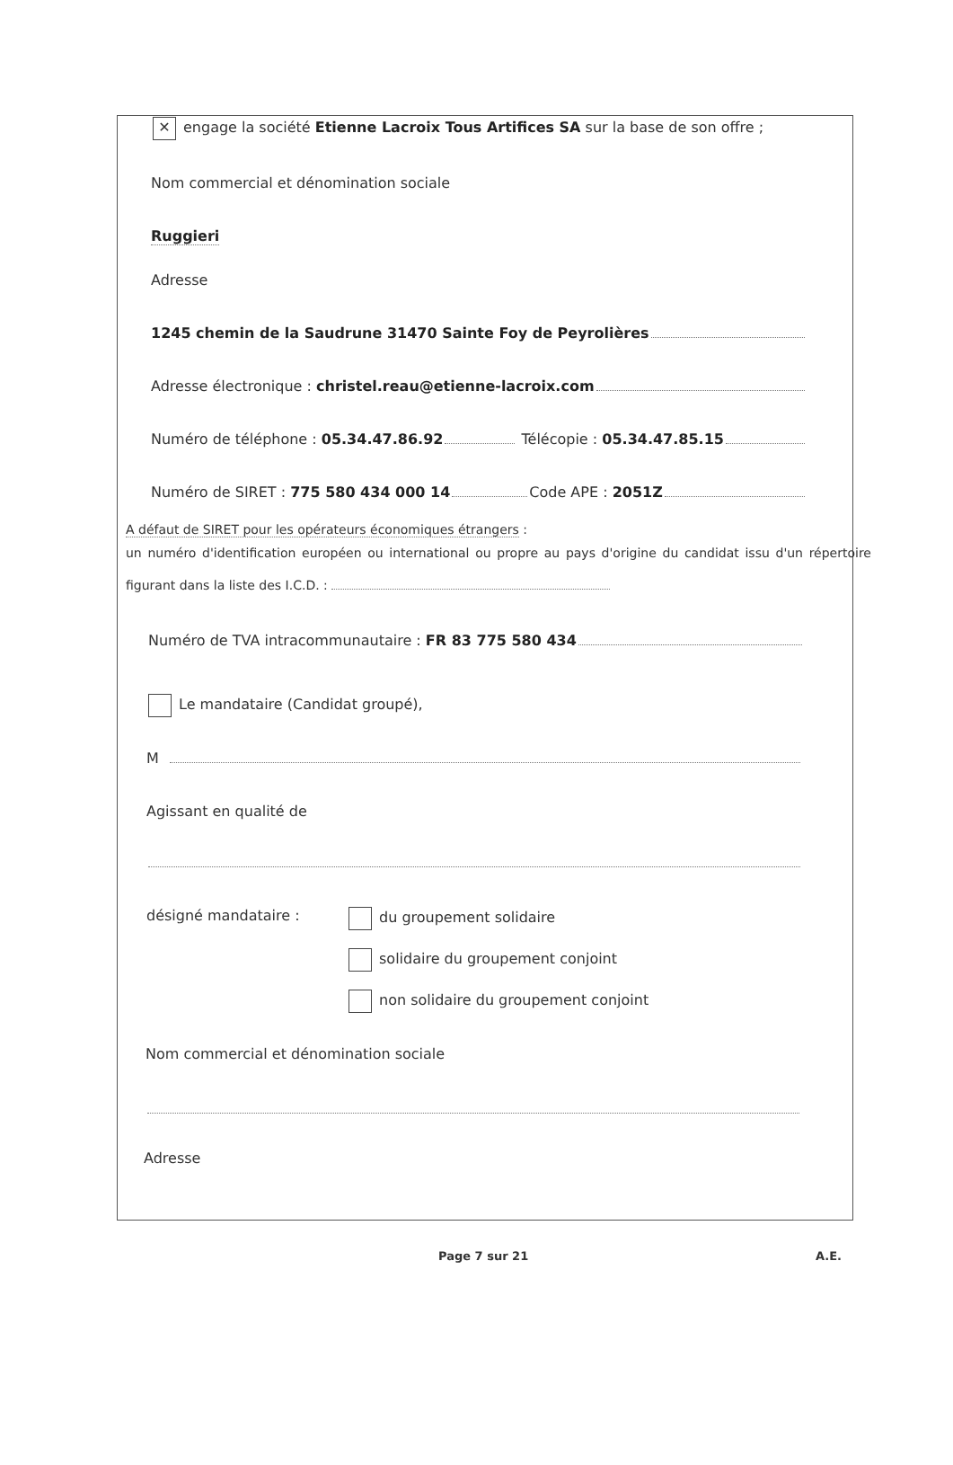✕ engage la société Etienne Lacroix Tous Artifices SA sur la base de son offre ;
Nom commercial et dénomination sociale
Ruggieri
Adresse
1245 chemin de la Saudrune 31470 Sainte Foy de Peyrolières
Adresse électronique : christel.reau@etienne-lacroix.com
Numéro de téléphone : 05.34.47.86.92 Télécopie : 05.34.47.85.15
Numéro de SIRET : 775 580 434 000 14 Code APE : 2051Z
A défaut de SIRET pour les opérateurs économiques étrangers :
un numéro d'identification européen ou international ou propre au pays d'origine du candidat issu d'un répertoire figurant dans la liste des I.C.D. :
Numéro de TVA intracommunautaire : FR 83 775 580 434
Le mandataire (Candidat groupé),
M
Agissant en qualité de
désigné mandataire : du groupement solidaire
solidaire du groupement conjoint
non solidaire du groupement conjoint
Nom commercial et dénomination sociale
Adresse
Page 7 sur 21 A.E.